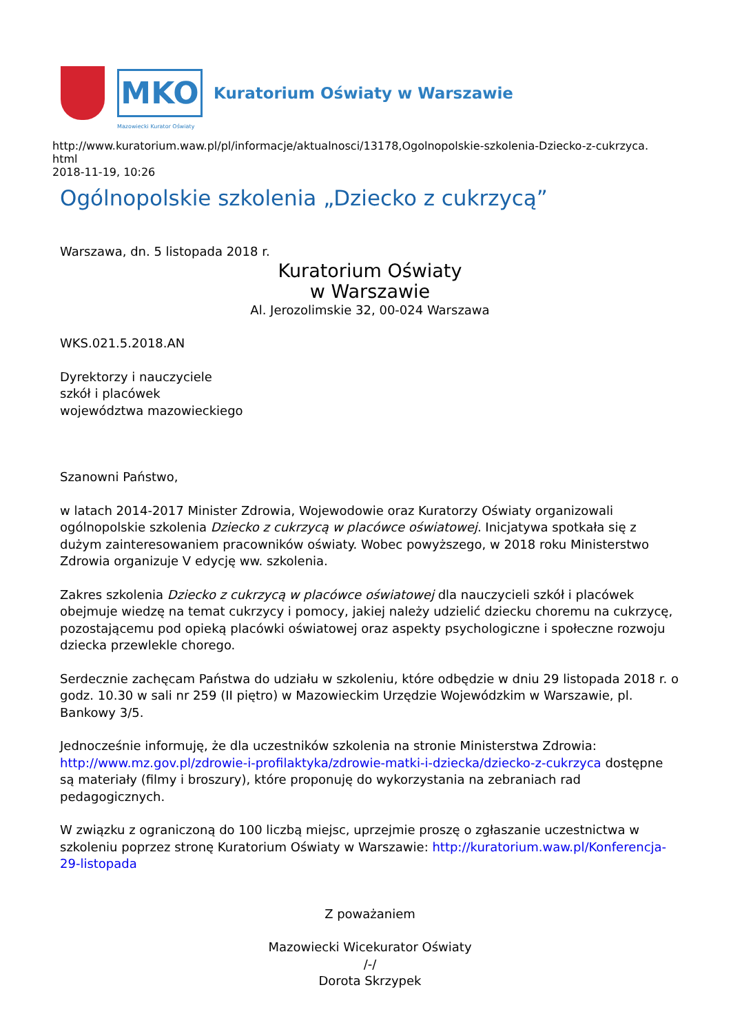MKO
Kuratorium Oświaty w Warszawie
Mazowiecki Kurator Oświaty
http://www.kuratorium.waw.pl/pl/informacje/aktualnosci/13178,Ogolnopolskie-szkolenia-Dziecko-z-cukrzyca.
html
2018-11-19, 10:26
Ogólnopolskie szkolenia „Dziecko z cukrzycą”
Warszawa, dn. 5 listopada 2018 r.
Kuratorium Oświaty
w Warszawie
Al. Jerozolimskie 32, 00-024 Warszawa
WKS.021.5.2018.AN
Dyrektorzy i nauczyciele
szkół i placówek
województwa mazowieckiego
Szanowni Państwo,
w latach 2014-2017 Minister Zdrowia, Wojewodowie oraz Kuratorzy Oświaty organizowali ogólnopolskie szkolenia Dziecko z cukrzycą w placówce oświatowej. Inicjatywa spotkała się z dużym zainteresowaniem pracowników oświaty. Wobec powyższego, w 2018 roku Ministerstwo Zdrowia organizuje V edycję ww. szkolenia.
Zakres szkolenia Dziecko z cukrzycą w placówce oświatowej dla nauczycieli szkół i placówek obejmuje wiedzę na temat cukrzycy i pomocy, jakiej należy udzielić dziecku choremu na cukrzycę, pozostającemu pod opieką placówki oświatowej oraz aspekty psychologiczne i społeczne rozwoju dziecka przewlekle chorego.
Serdecznie zachęcam Państwa do udziału w szkoleniu, które odbędzie w dniu 29 listopada 2018 r. o godz. 10.30 w sali nr 259 (II piętro) w Mazowieckim Urzędzie Wojewódzkim w Warszawie, pl. Bankowy 3/5.
Jednocześnie informuję, że dla uczestników szkolenia na stronie Ministerstwa Zdrowia: http://www.mz.gov.pl/zdrowie-i-profilaktyka/zdrowie-matki-i-dziecka/dziecko-z-cukrzyca dostępne są materiały (filmy i broszury), które proponuję do wykorzystania na zebraniach rad pedagogicznych.
W związku z ograniczoną do 100 liczbą miejsc, uprzejmie proszę o zgłaszanie uczestnictwa w szkoleniu poprzez stronę Kuratorium Oświaty w Warszawie: http://kuratorium.waw.pl/Konferencja-29-listopada
Z poważaniem
Mazowiecki Wicekurator Oświaty
/-/
Dorota Skrzypek